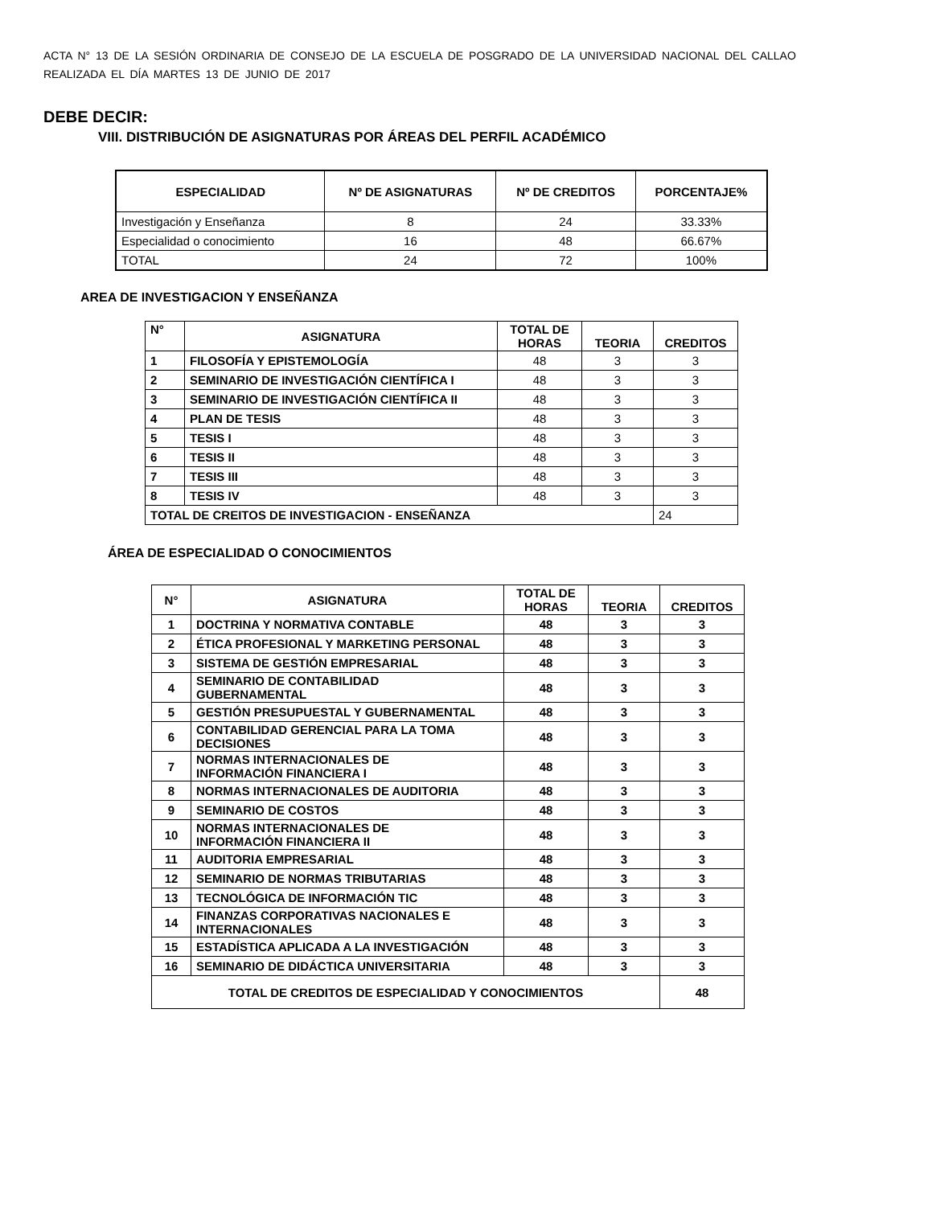ACTA N° 13 DE LA SESIÓN ORDINARIA DE CONSEJO DE LA ESCUELA DE POSGRADO DE LA UNIVERSIDAD NACIONAL DEL CALLAO
REALIZADA EL DÍA MARTES 13 DE JUNIO DE 2017
DEBE DECIR:
VIII. DISTRIBUCIÓN DE ASIGNATURAS POR ÁREAS DEL PERFIL ACADÉMICO
| ESPECIALIDAD | Nº DE ASIGNATURAS | Nº DE CREDITOS | PORCENTAJE% |
| --- | --- | --- | --- |
| Investigación y Enseñanza | 8 | 24 | 33.33% |
| Especialidad o conocimiento | 16 | 48 | 66.67% |
| TOTAL | 24 | 72 | 100% |
AREA DE INVESTIGACION Y ENSEÑANZA
| N° | ASIGNATURA | TOTAL DE HORAS | TEORIA | CREDITOS |
| --- | --- | --- | --- | --- |
| 1 | FILOSOFÍA Y EPISTEMOLOGÍA | 48 | 3 | 3 |
| 2 | SEMINARIO DE INVESTIGACIÓN CIENTÍFICA I | 48 | 3 | 3 |
| 3 | SEMINARIO DE INVESTIGACIÓN CIENTÍFICA II | 48 | 3 | 3 |
| 4 | PLAN DE TESIS | 48 | 3 | 3 |
| 5 | TESIS I | 48 | 3 | 3 |
| 6 | TESIS II | 48 | 3 | 3 |
| 7 | TESIS III | 48 | 3 | 3 |
| 8 | TESIS IV | 48 | 3 | 3 |
| TOTAL DE CREITOS DE INVESTIGACION - ENSEÑANZA | | | | 24 |
ÁREA DE ESPECIALIDAD O CONOCIMIENTOS
| N° | ASIGNATURA | TOTAL DE HORAS | TEORIA | CREDITOS |
| --- | --- | --- | --- | --- |
| 1 | DOCTRINA Y NORMATIVA CONTABLE | 48 | 3 | 3 |
| 2 | ÉTICA PROFESIONAL Y MARKETING PERSONAL | 48 | 3 | 3 |
| 3 | SISTEMA DE GESTIÓN EMPRESARIAL | 48 | 3 | 3 |
| 4 | SEMINARIO DE CONTABILIDAD GUBERNAMENTAL | 48 | 3 | 3 |
| 5 | GESTIÓN PRESUPUESTAL Y GUBERNAMENTAL | 48 | 3 | 3 |
| 6 | CONTABILIDAD GERENCIAL PARA LA TOMA DECISIONES | 48 | 3 | 3 |
| 7 | NORMAS INTERNACIONALES DE INFORMACIÓN FINANCIERA I | 48 | 3 | 3 |
| 8 | NORMAS INTERNACIONALES DE AUDITORIA | 48 | 3 | 3 |
| 9 | SEMINARIO DE COSTOS | 48 | 3 | 3 |
| 10 | NORMAS INTERNACIONALES DE INFORMACIÓN FINANCIERA II | 48 | 3 | 3 |
| 11 | AUDITORIA EMPRESARIAL | 48 | 3 | 3 |
| 12 | SEMINARIO DE NORMAS TRIBUTARIAS | 48 | 3 | 3 |
| 13 | TECNOLÓGICA DE INFORMACIÓN TIC | 48 | 3 | 3 |
| 14 | FINANZAS CORPORATIVAS NACIONALES E INTERNACIONALES | 48 | 3 | 3 |
| 15 | ESTADÍSTICA APLICADA A LA INVESTIGACIÓN | 48 | 3 | 3 |
| 16 | SEMINARIO DE DIDÁCTICA UNIVERSITARIA | 48 | 3 | 3 |
| TOTAL DE CREDITOS DE ESPECIALIDAD Y CONOCIMIENTOS | | | | 48 |